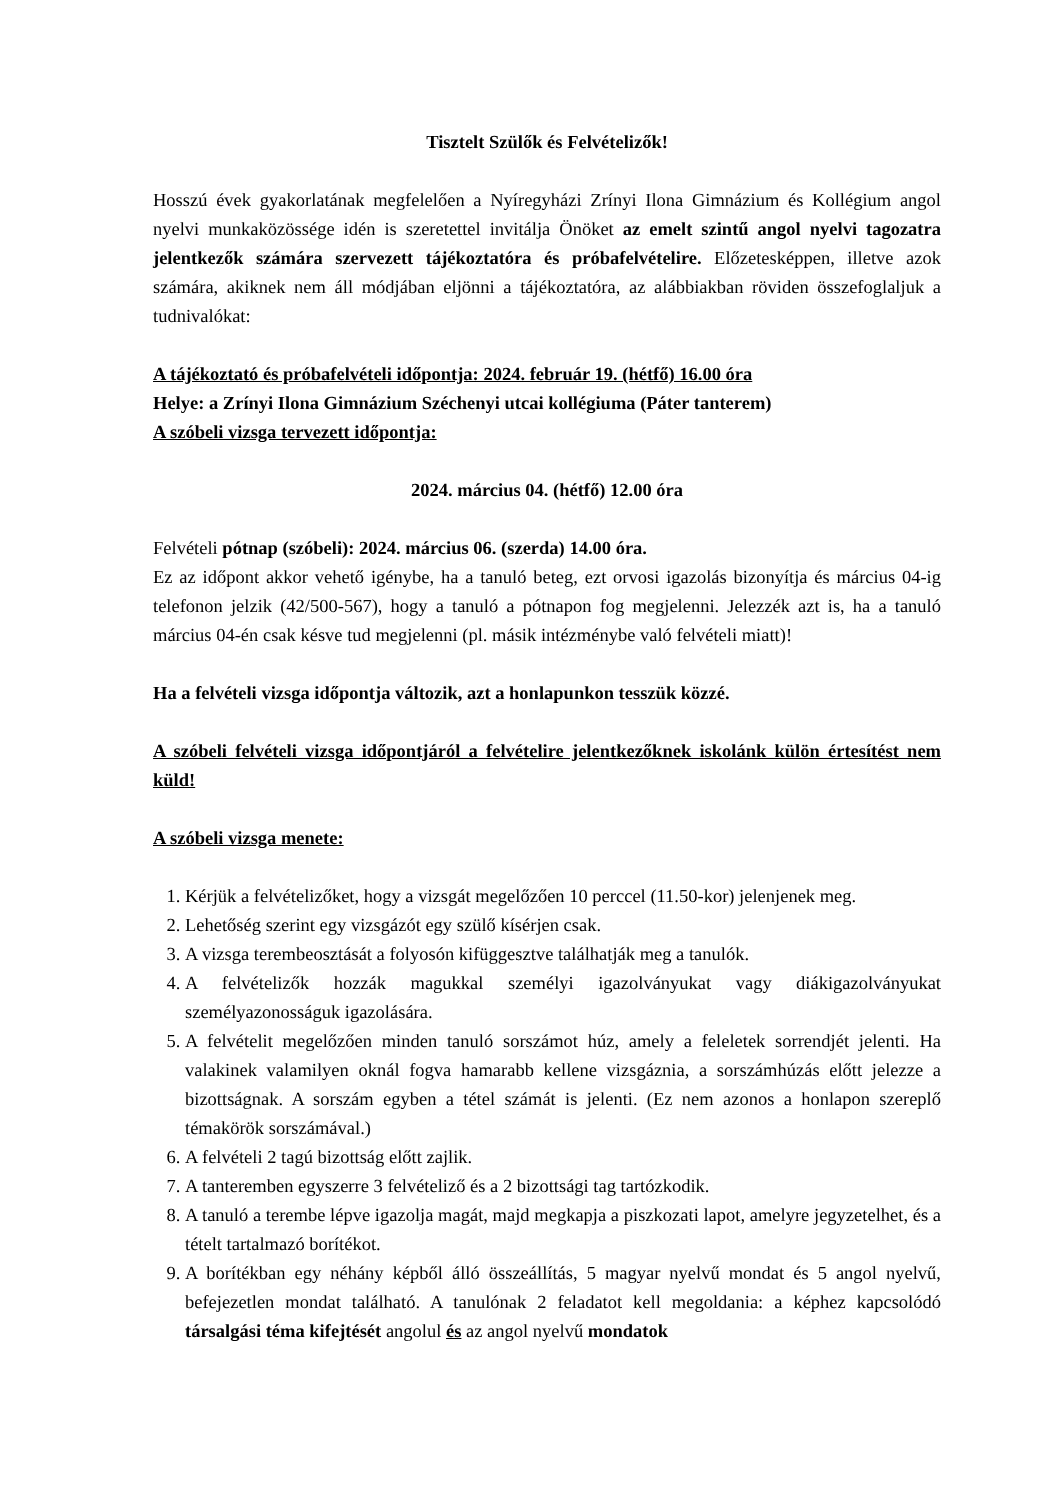Tisztelt Szülők és Felvételizők!
Hosszú évek gyakorlatának megfelelően a Nyíregyházi Zrínyi Ilona Gimnázium és Kollégium angol nyelvi munkaközössége idén is szeretettel invitálja Önöket az emelt szintű angol nyelvi tagozatra jelentkezők számára szervezett tájékoztatóra és próbafelvételire. Előzetesképpen, illetve azok számára, akiknek nem áll módjában eljönni a tájékoztatóra, az alábbiakban röviden összefoglaljuk a tudnivalókat:
A tájékoztató és próbafelvételi időpontja: 2024. február 19. (hétfő) 16.00 óra
Helye: a Zrínyi Ilona Gimnázium Széchenyi utcai kollégiuma (Páter tanterem)
A szóbeli vizsga tervezett időpontja:
2024. március 04. (hétfő) 12.00 óra
Felvételi pótnap (szóbeli): 2024. március 06. (szerda) 14.00 óra.
Ez az időpont akkor vehető igénybe, ha a tanuló beteg, ezt orvosi igazolás bizonyítja és március 04-ig telefonon jelzik (42/500-567), hogy a tanuló a pótnapon fog megjelenni. Jelezzék azt is, ha a tanuló március 04-én csak késve tud megjelenni (pl. másik intézménybe való felvételi miatt)!
Ha a felvételi vizsga időpontja változik, azt a honlapunkon tesszük közzé.
A szóbeli felvételi vizsga időpontjáról a felvételire jelentkezőknek iskolánk külön értesítést nem küld!
A szóbeli vizsga menete:
1. Kérjük a felvételizőket, hogy a vizsgát megelőzően 10 perccel (11.50-kor) jelenjenek meg.
2. Lehetőség szerint egy vizsgázót egy szülő kísérjen csak.
3. A vizsga terembeosztását a folyosón kifüggesztve találhatják meg a tanulók.
4. A felvételizők hozzák magukkal személyi igazolványukat vagy diákigazolványukat személyazonosságuk igazolására.
5. A felvételit megelőzően minden tanuló sorszámot húz, amely a feleletek sorrendjét jelenti. Ha valakinek valamilyen oknál fogva hamarabb kellene vizsgáznia, a sorszámhúzás előtt jelezze a bizottságnak. A sorszám egyben a tétel számát is jelenti. (Ez nem azonos a honlapon szereplő témakörök sorszámával.)
6. A felvételi 2 tagú bizottság előtt zajlik.
7. A tanteremben egyszerre 3 felvételiző és a 2 bizottsági tag tartózkodik.
8. A tanuló a terembe lépve igazolja magát, majd megkapja a piszkozati lapot, amelyre jegyzetelhet, és a tételt tartalmazó borítékot.
9. A borítékban egy néhány képből álló összeállítás, 5 magyar nyelvű mondat és 5 angol nyelvű, befejezetlen mondat található. A tanulónak 2 feladatot kell megoldania: a képhez kapcsolódó társalgási téma kifejtését angolul és az angol nyelvű mondatok